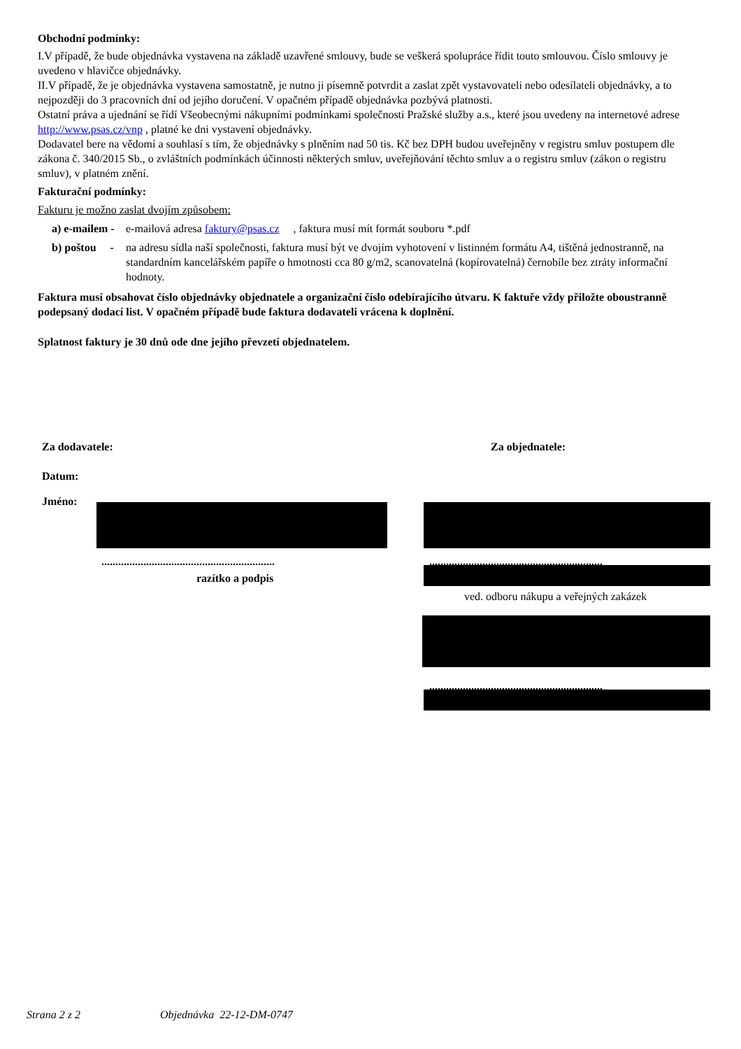Obchodní podmínky:
I.V případě, že bude objednávka vystavena na základě uzavřené smlouvy, bude se veškerá spolupráce řídit touto smlouvou. Číslo smlouvy je uvedeno v hlavičce objednávky.
II.V případě, že je objednávka vystavena samostatně, je nutno ji písemně potvrdit a zaslat zpět vystavovateli nebo odesílateli objednávky, a to nejpozději do 3 pracovních dní od jejího doručení. V opačném případě objednávka pozbývá platnosti.
Ostatní práva a ujednání se řídí Všeobecnými nákupními podmínkami společnosti Pražské služby a.s., které jsou uvedeny na internetové adrese http://www.psas.cz/vnp , platné ke dni vystavení objednávky.
Dodavatel bere na vědomí a souhlasí s tím, že objednávky s plněním nad 50 tis. Kč bez DPH budou uveřejněny v registru smluv postupem dle zákona č. 340/2015 Sb., o zvláštních podmínkách účinnosti některých smluv, uveřejňování těchto smluv a o registru smluv (zákon o registru smluv), v platném znění.
Fakturační podmínky:
Fakturu je možno zaslat dvojím způsobem:
a) e-mailem -
e-mailová adresa faktury@psas.cz , faktura musí mít formát souboru *.pdf
b) poštou -
na adresu sídla naší společnosti, faktura musí být ve dvojím vyhotovení v listinném formátu A4, tištěná jednostranně, na standardním kancelářském papíře o hmotnosti cca 80 g/m2, scanovatelná (kopírovatelná) černobíle bez ztráty informační hodnoty.
Faktura musí obsahovat číslo objednávky objednatele a organizační číslo odebírajícího útvaru. K faktuře vždy přiložte oboustranně podepsaný dodací list. V opačném případě bude faktura dodavateli vrácena k doplnění.
Splatnost faktury je 30 dnů ode dne jejího převzetí objednatelem.
Za dodavatele: Za objednatele:
Datum:
Jméno:
.............................................................. ..............................................................
razítko a podpis
ved. odboru nákupu a veřejných zakázek
..............................................................
Strana 2 z 2 Objednávka 22-12-DM-0747